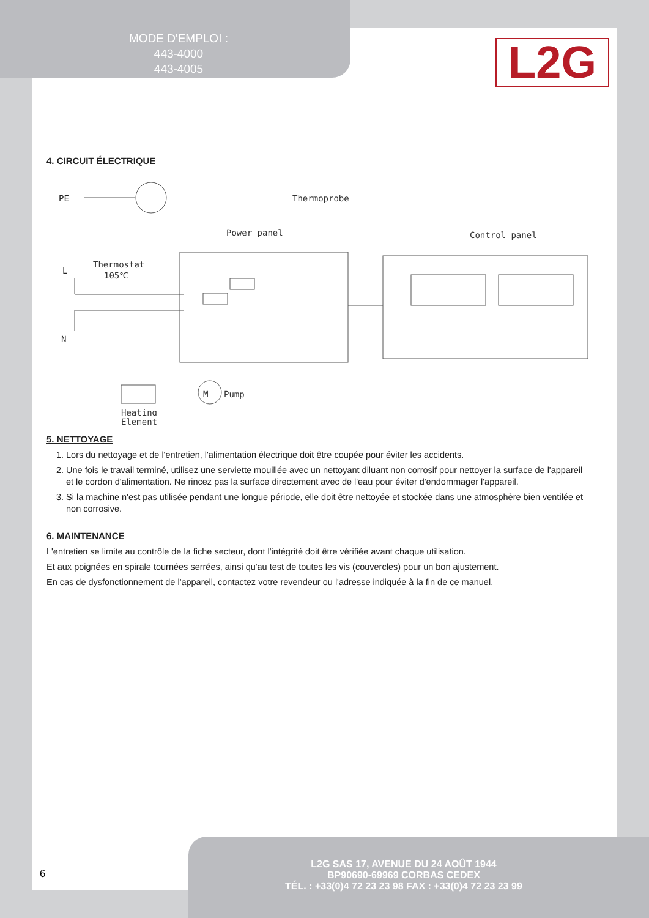MODE D'EMPLOI :
443-4000
443-4005
L2G
4. CIRCUIT ÉLECTRIQUE
PE
Thermoprobe
Power panel
Control panel
L
Thermostat
105℃
N
M
Pump
Heating
Element
5. NETTOYAGE
1. Lors du nettoyage et de l'entretien, l'alimentation électrique doit être coupée pour éviter les accidents.
2. Une fois le travail terminé, utilisez une serviette mouillée avec un nettoyant diluant non corrosif pour nettoyer la surface de l'appareil et le cordon d'alimentation. Ne rincez pas la surface directement avec de l'eau pour éviter d'endommager l'appareil.
3. Si la machine n'est pas utilisée pendant une longue période, elle doit être nettoyée et stockée dans une atmosphère bien ventilée et non corrosive.
6. MAINTENANCE
L'entretien se limite au contrôle de la fiche secteur, dont l'intégrité doit être vérifiée avant chaque utilisation.
Et aux poignées en spirale tournées serrées, ainsi qu'au test de toutes les vis (couvercles) pour un bon ajustement.
En cas de dysfonctionnement de l'appareil, contactez votre revendeur ou l'adresse indiquée à la fin de ce manuel.
L2G SAS 17, AVENUE DU 24 AOÛT 1944
BP90690-69969 CORBAS CEDEX
TÉL. : +33(0)4 72 23 23 98 FAX : +33(0)4 72 23 23 99
6